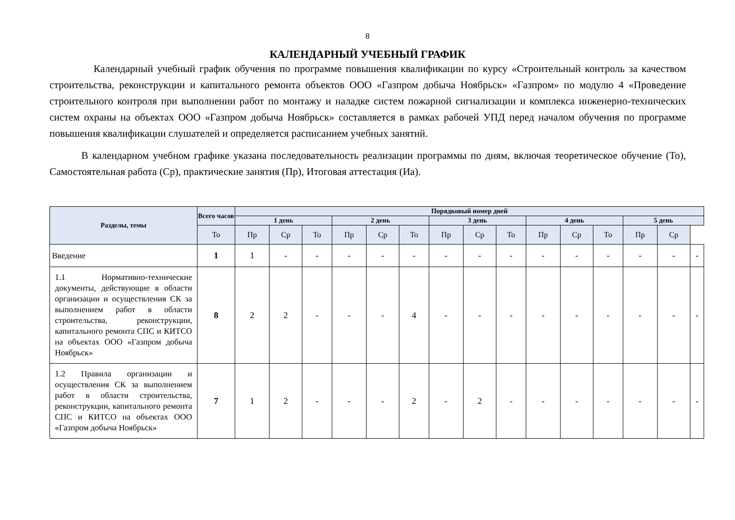8
КАЛЕНДАРНЫЙ УЧЕБНЫЙ ГРАФИК
Календарный учебный график обучения по программе повышения квалификации по курсу «Строительный контроль за качеством строительства, реконструкции и капитального ремонта объектов ООО «Газпром добыча Ноябрьск» «Газпром» по модулю 4 «Проведение строительного контроля при выполнении работ по монтажу и наладке систем пожарной сигнализации и комплекса инженерно-технических систем охраны на объектах ООО «Газпром добыча Ноябрьск» составляется в рамках рабочей УПД перед началом обучения по программе повышения квалификации слушателей и определяется расписанием учебных занятий.
В календарном учебном графике указана последовательность реализации программы по дням, включая теоретическое обучение (То), Самостоятельная работа (Ср), практические занятия (Пр), Итоговая аттестация (Иа).
| Разделы, темы | Всего часов | Порядковый номер дней | | | | | | | | | | | | | | |
| --- | --- | --- | --- | --- | --- | --- | --- | --- | --- | --- | --- | --- | --- | --- | --- | --- |
| | | 1 день | | | 2 день | | | 3 день | | | 4 день | | | 5 день | | |
| | То | Пр | Ср | То | Пр | Ср | То | Пр | Ср | То | Пр | Ср | То | Пр | Ср | |
| Введение | 1 | 1 | - | - | - | - | - | - | - | - | - | - | - | - | - | - |
| 1.1 Нормативно-технические документы, действующие в области организации и осуществления СК за выполнением работ в области строительства, реконструкции, капитального ремонта СПС и КИТСО на объектах ООО «Газпром добыча Ноябрьск» | 8 | 2 | 2 | - | - | - | 4 | - | - | - | - | - | - | - | - | - |
| 1.2 Правила организации и осуществления СК за выполнением работ в области строительства, реконструкции, капитального ремонта СПС и КИТСО на объектах ООО «Газпром добыча Ноябрьск» | 7 | 1 | 2 | - | - | - | 2 | - | 2 | - | - | - | - | - | - | - |